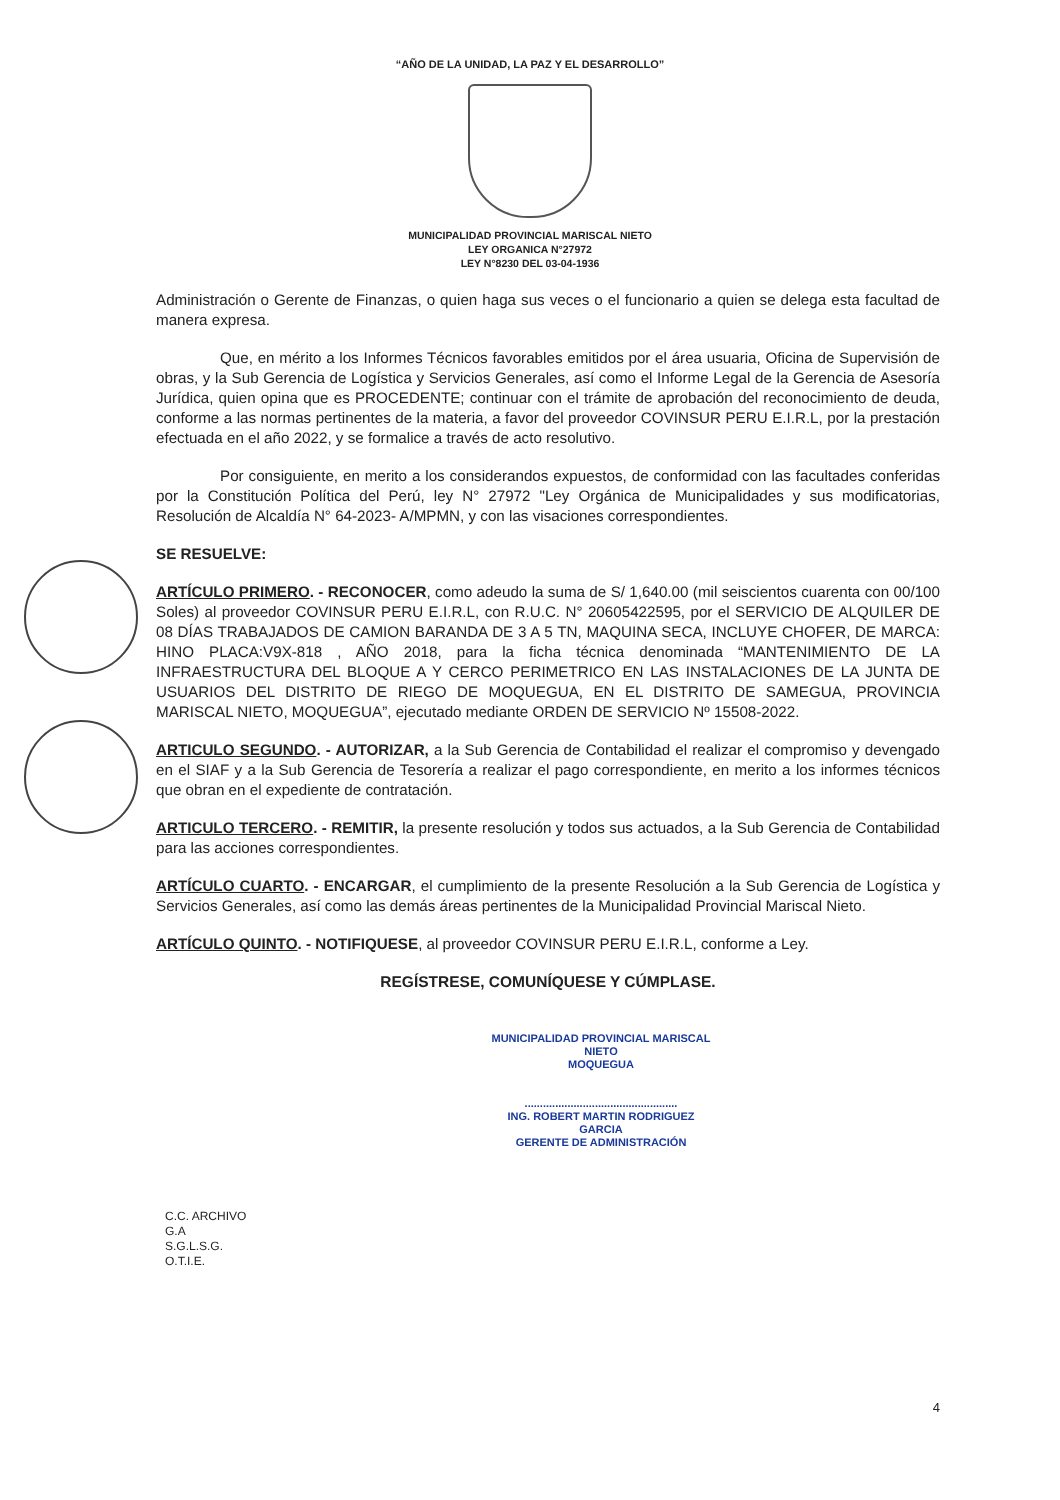“AÑO DE LA UNIDAD, LA PAZ Y EL DESARROLLO”
MUNICIPALIDAD PROVINCIAL MARISCAL NIETO
LEY ORGANICA N°27972
LEY N°8230 DEL 03-04-1936
Administración o Gerente de Finanzas, o quien haga sus veces o el funcionario a quien se delega esta facultad de manera expresa.
Que, en mérito a los Informes Técnicos favorables emitidos por el área usuaria, Oficina de Supervisión de obras, y la Sub Gerencia de Logística y Servicios Generales, así como el Informe Legal de la Gerencia de Asesoría Jurídica, quien opina que es PROCEDENTE; continuar con el trámite de aprobación del reconocimiento de deuda, conforme a las normas pertinentes de la materia, a favor del proveedor COVINSUR PERU E.I.R.L, por la prestación efectuada en el año 2022, y se formalice a través de acto resolutivo.
Por consiguiente, en merito a los considerandos expuestos, de conformidad con las facultades conferidas por la Constitución Política del Perú, ley N° 27972 "Ley Orgánica de Municipalidades y sus modificatorias, Resolución de Alcaldía N° 64-2023- A/MPMN, y con las visaciones correspondientes.
SE RESUELVE:
ARTÍCULO PRIMERO. - RECONOCER, como adeudo la suma de S/ 1,640.00 (mil seiscientos cuarenta con 00/100 Soles) al proveedor COVINSUR PERU E.I.R.L, con R.U.C. N° 20605422595, por el SERVICIO DE ALQUILER DE 08 DÍAS TRABAJADOS DE CAMION BARANDA DE 3 A 5 TN, MAQUINA SECA, INCLUYE CHOFER, DE MARCA: HINO PLACA:V9X-818 , AÑO 2018, para la ficha técnica denominada “MANTENIMIENTO DE LA INFRAESTRUCTURA DEL BLOQUE A Y CERCO PERIMETRICO EN LAS INSTALACIONES DE LA JUNTA DE USUARIOS DEL DISTRITO DE RIEGO DE MOQUEGUA, EN EL DISTRITO DE SAMEGUA, PROVINCIA MARISCAL NIETO, MOQUEGUA”, ejecutado mediante ORDEN DE SERVICIO Nº 15508-2022.
ARTICULO SEGUNDO. - AUTORIZAR, a la Sub Gerencia de Contabilidad el realizar el compromiso y devengado en el SIAF y a la Sub Gerencia de Tesorería a realizar el pago correspondiente, en merito a los informes técnicos que obran en el expediente de contratación.
ARTICULO TERCERO. - REMITIR, la presente resolución y todos sus actuados, a la Sub Gerencia de Contabilidad para las acciones correspondientes.
ARTÍCULO CUARTO. - ENCARGAR, el cumplimiento de la presente Resolución a la Sub Gerencia de Logística y Servicios Generales, así como las demás áreas pertinentes de la Municipalidad Provincial Mariscal Nieto.
ARTÍCULO QUINTO. - NOTIFIQUESE, al proveedor COVINSUR PERU E.I.R.L, conforme a Ley.
REGÍSTRESE, COMUNÍQUESE Y CÚMPLASE.
MUNICIPALIDAD PROVINCIAL MARISCAL NIETO
MOQUEGUA
..................................................
ING. ROBERT MARTIN RODRIGUEZ GARCIA
GERENTE DE ADMINISTRACIÓN
C.C. ARCHIVO
G.A
S.G.L.S.G.
O.T.I.E.
4